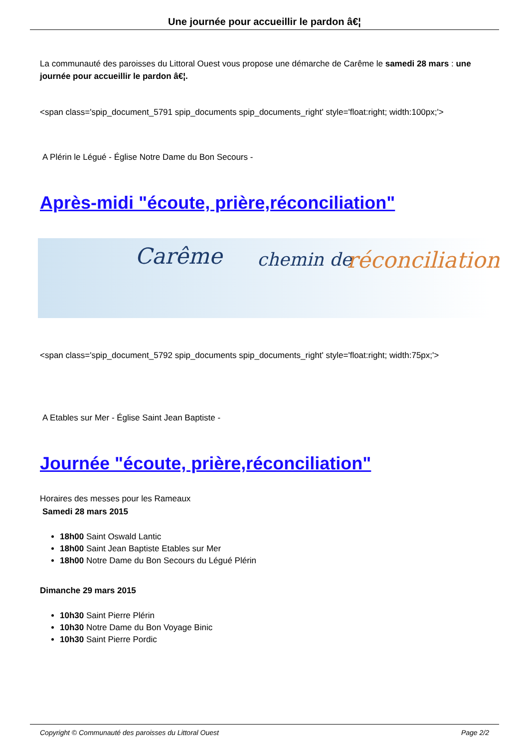Une journée pour accueillir le pardon â€¦
La communauté des paroisses du Littoral Ouest vous propose une démarche de Carême le samedi 28 mars : une journée pour accueillir le pardon â€¦.
<span class='spip_document_5791 spip_documents spip_documents_right' style='float:right; width:100px;'>
A Plérin le Légué - Église Notre Dame du Bon Secours -
Après-midi "écoute, prière,réconciliation"
Carême chemin de réconciliation
<span class='spip_document_5792 spip_documents spip_documents_right' style='float:right; width:75px;'>
A Etables sur Mer - Église Saint Jean Baptiste -
Journée "écoute, prière,réconciliation"
Horaires des messes pour les Rameaux
Samedi 28 mars 2015
18h00 Saint Oswald Lantic
18h00 Saint Jean Baptiste Etables sur Mer
18h00 Notre Dame du Bon Secours du Légué Plérin
Dimanche 29 mars 2015
10h30 Saint Pierre Plérin
10h30 Notre Dame du Bon Voyage Binic
10h30 Saint Pierre Pordic
Copyright © Communauté des paroisses du Littoral Ouest Page 2/2